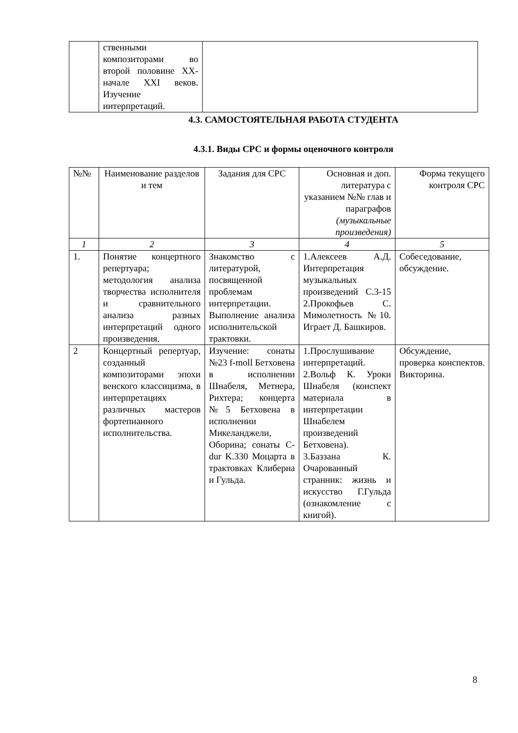| | ственными композиторами во второй половине ХХ-начале XXI веков. Изучение интерпретаций. | |
4.3. САМОСТОЯТЕЛЬНАЯ РАБОТА СТУДЕНТА
4.3.1. Виды СРС и формы оценочного контроля
| №№ | Наименование разделов и тем | Задания для СРС | Основная и доп. литература с указанием №№ глав и параграфов (музыкальные произведения) | Форма текущего контроля СРС |
| 1 | 2 | 3 | 4 | 5 |
| 1. | Понятие концертного репертуара; методология анализа творчества исполнителя и сравнительного анализа разных интерпретаций одного произведения. | Знакомство с литературой, посвященной проблемам интерпретации. Выполнение анализа исполнительской трактовки. | 1.Алексеев А.Д. Интерпретация музыкальных произведений С.3-15 2.Прокофьев С. Мимолетность №10. Играет Д. Башкиров. | Собеседование, обсуждение. |
| 2 | Концертный репертуар, созданный композиторами эпохи венского классицизма, в интерпретациях различных мастеров фортепианного исполнительства. | Изучение: сонаты №23 f-moll Бетховена в исполнении Шнабеля, Метнера, Рихтера; концерта №5 Бетховена в исполнении Микеланджели, Оборина; сонаты C-dur K.330 Моцарта в трактовках Клиберна и Гульда. | 1.Прослушивание интерпретаций. 2.Вольф К. Уроки Шнабеля (конспект материала в интерпретации Шнабелем произведений Бетховена). 3.Баззана К. Очарованный странник: жизнь и искусство Г.Гульда (ознакомление с книгой). | Обсуждение, проверка конспектов. Викторина. |
8